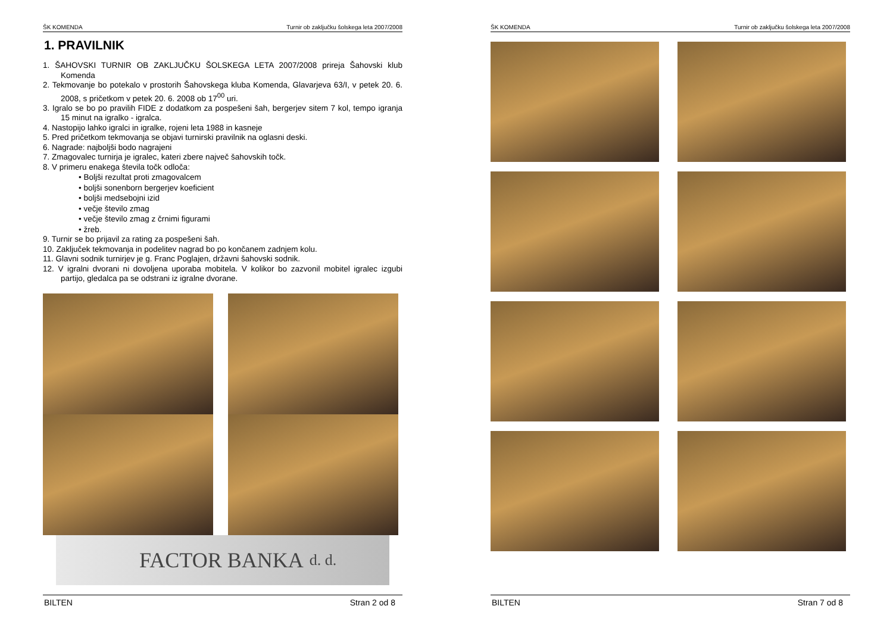ŠK KOMENDA Turnir ob zaključku šolskega leta 2007/2008
1. PRAVILNIK
1. ŠAHOVSKI TURNIR OB ZAKLJUČKU ŠOLSKEGA LETA 2007/2008 prireja Šahovski klub Komenda
2. Tekmovanje bo potekalo v prostorih Šahovskega kluba Komenda, Glavarjeva 63/I, v petek 20. 6. 2008, s pričetkom v petek 20. 6. 2008 ob 17<sup>00</sup> uri.
3. Igralo se bo po pravilih FIDE z dodatkom za pospešeni šah, bergerjev sitem 7 kol, tempo igranja 15 minut na igralko - igralca.
4. Nastopijo lahko igralci in igralke, rojeni leta 1988 in kasneje
5. Pred pričetkom tekmovanja se objavi turnirski pravilnik na oglasni deski.
6. Nagrade: najboljši bodo nagrajeni
7. Zmagovalec turnirja je igralec, kateri zbere največ šahovskih točk.
8. V primeru enakega števila točk odloča:
• Boljši rezultat proti zmagovalcem
• boljši sonenborn bergerjev koeficient
• boljši medsebojni izid
• večje število zmag
• večje število zmag z črnimi figurami
• žreb.
9. Turnir se bo prijavil za rating za pospešeni šah.
10. Zaključek tekmovanja in podelitev nagrad bo po končanem zadnjem kolu.
11. Glavni sodnik turnirjev je g. Franc Poglajen, državni šahovski sodnik.
12. V igralni dvorani ni dovoljena uporaba mobitela. V kolikor bo zazvonil mobitel igralec izgubi partijo, gledalca pa se odstrani iz igralne dvorane.
FACTOR BANKA d. d.
BILTEN Stran 2 od 8
ŠK KOMENDA Turnir ob zaključku šolskega leta 2007/2008
BILTEN Stran 7 od 8